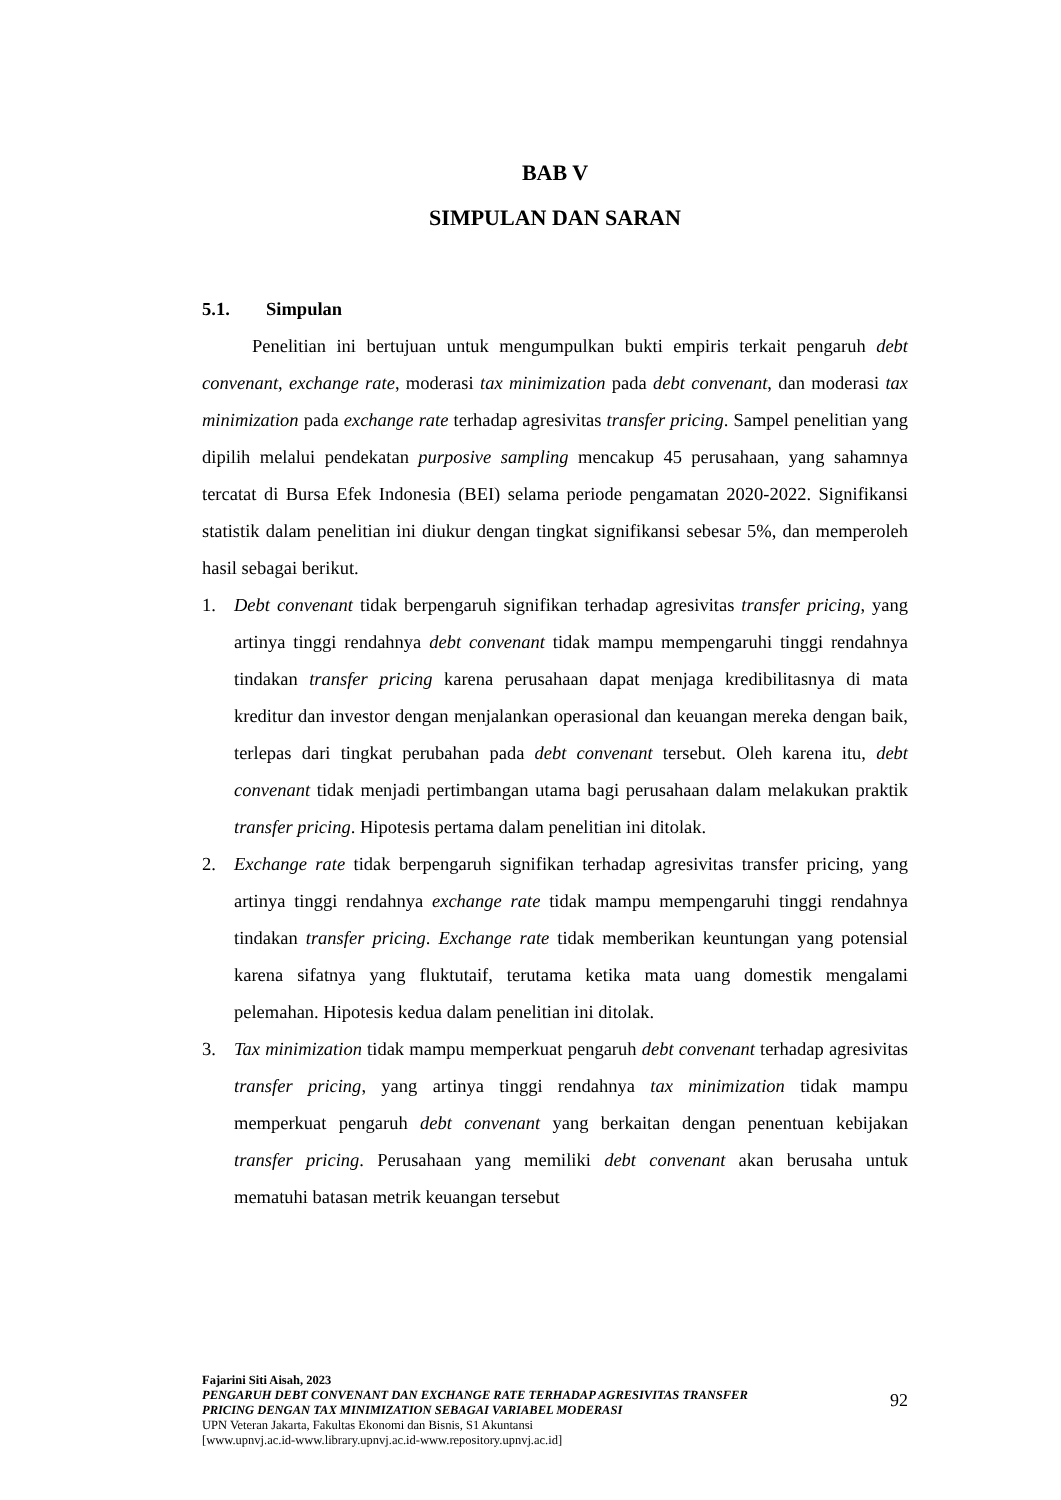BAB V
SIMPULAN DAN SARAN
5.1. Simpulan
Penelitian ini bertujuan untuk mengumpulkan bukti empiris terkait pengaruh debt convenant, exchange rate, moderasi tax minimization pada debt convenant, dan moderasi tax minimization pada exchange rate terhadap agresivitas transfer pricing. Sampel penelitian yang dipilih melalui pendekatan purposive sampling mencakup 45 perusahaan, yang sahamnya tercatat di Bursa Efek Indonesia (BEI) selama periode pengamatan 2020-2022. Signifikansi statistik dalam penelitian ini diukur dengan tingkat signifikansi sebesar 5%, dan memperoleh hasil sebagai berikut.
1. Debt convenant tidak berpengaruh signifikan terhadap agresivitas transfer pricing, yang artinya tinggi rendahnya debt convenant tidak mampu mempengaruhi tinggi rendahnya tindakan transfer pricing karena perusahaan dapat menjaga kredibilitasnya di mata kreditur dan investor dengan menjalankan operasional dan keuangan mereka dengan baik, terlepas dari tingkat perubahan pada debt convenant tersebut. Oleh karena itu, debt convenant tidak menjadi pertimbangan utama bagi perusahaan dalam melakukan praktik transfer pricing. Hipotesis pertama dalam penelitian ini ditolak.
2. Exchange rate tidak berpengaruh signifikan terhadap agresivitas transfer pricing, yang artinya tinggi rendahnya exchange rate tidak mampu mempengaruhi tinggi rendahnya tindakan transfer pricing. Exchange rate tidak memberikan keuntungan yang potensial karena sifatnya yang fluktutaif, terutama ketika mata uang domestik mengalami pelemahan. Hipotesis kedua dalam penelitian ini ditolak.
3. Tax minimization tidak mampu memperkuat pengaruh debt convenant terhadap agresivitas transfer pricing, yang artinya tinggi rendahnya tax minimization tidak mampu memperkuat pengaruh debt convenant yang berkaitan dengan penentuan kebijakan transfer pricing. Perusahaan yang memiliki debt convenant akan berusaha untuk mematuhi batasan metrik keuangan tersebut
Fajarini Siti Aisah, 2023
PENGARUH DEBT CONVENANT DAN EXCHANGE RATE TERHADAP AGRESIVITAS TRANSFER
PRICING DENGAN TAX MINIMIZATION SEBAGAI VARIABEL MODERASI
UPN Veteran Jakarta, Fakultas Ekonomi dan Bisnis, S1 Akuntansi
[www.upnvj.ac.id-www.library.upnvj.ac.id-www.repository.upnvj.ac.id]
92